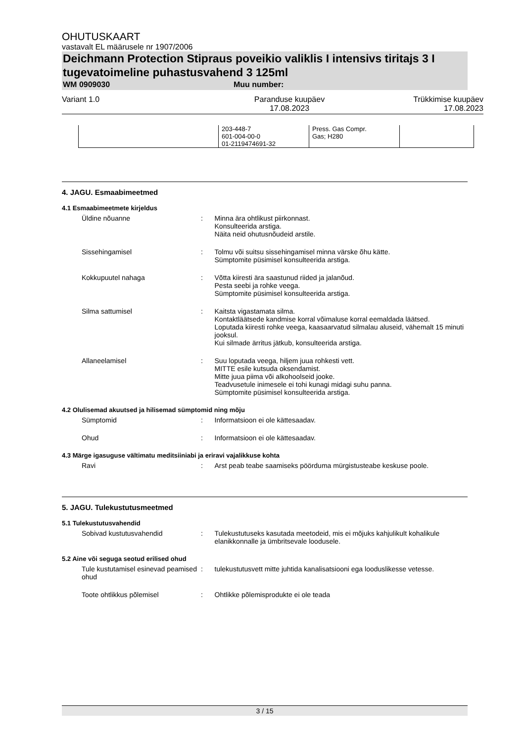OHUTUSKAART
vastavalt EL määrusele nr 1907/2006
Deichmann Protection Stipraus poveikio valiklis I intensivs tiritajs 3 I tugevatoimeline puhastusvahend 3 125ml
WM 0909030 Muu number:
Variant 1.0 Paranduse kuupäev
17.08.2023 Trükkimise kuupäev
17.08.2023
| | 203-448-7 601-004-00-0 01-2119474691-32 | Press. Gas Compr. Gas; H280 | |
4. JAGU. Esmaabimeetmed
4.1 Esmaabimeetmete kirjeldus
Üldine nõuanne : Minna ära ohtlikust piirkonnast.
Konsulteerida arstiga.
Näita neid ohutusnõudeid arstile.
Sissehingamisel : Tolmu või suitsu sissehingamisel minna värske õhu kätte.
Sümptomite püsimisel konsulteerida arstiga.
Kokkupuutel nahaga : Võtta kiiresti ära saastunud riided ja jalanõud.
Pesta seebi ja rohke veega.
Sümptomite püsimisel konsulteerida arstiga.
Silma sattumisel : Kaitsta vigastamata silma.
Kontaktläätsede kandmise korral võimaluse korral eemaldada läätsed.
Loputada kiiresti rohke veega, kaasaarvatud silmalau aluseid, vähemalt 15 minuti jooksul.
Kui silmade ärritus jätkub, konsulteerida arstiga.
Allaneelamisel : Suu loputada veega, hiljem juua rohkesti vett.
MITTE esile kutsuda oksendamist.
Mitte juua piima või alkohoolseid jooke.
Teadvusetule inimesele ei tohi kunagi midagi suhu panna.
Sümptomite püsimisel konsulteerida arstiga.
4.2 Olulisemad akuutsed ja hilisemad sümptomid ning mõju
Sümptomid : Informatsioon ei ole kättesaadav.
Ohud : Informatsioon ei ole kättesaadav.
4.3 Märge igasuguse vältimatu meditsiiniabi ja eriravi vajalikkuse kohta
Ravi : Arst peab teabe saamiseks pöörduma mürgistusteabe keskuse poole.
5. JAGU. Tulekustutusmeetmed
5.1 Tulekustutusvahendid
Sobivad kustutusvahendid : Tulekustutuseks kasutada meetodeid, mis ei mõjuks kahjulikult kohalikule elanikkonnalle ja ümbritsevale loodusele.
5.2 Aine või seguga seotud erilised ohud
Tule kustutamisel esinevad peamised ohud
: tulekustutusvett mitte juhtida kanalisatsiooni ega looduslikesse vetesse.
Toote ohtlikkus põlemisel : Ohtlikke põlemisprodukte ei ole teada
3 / 15